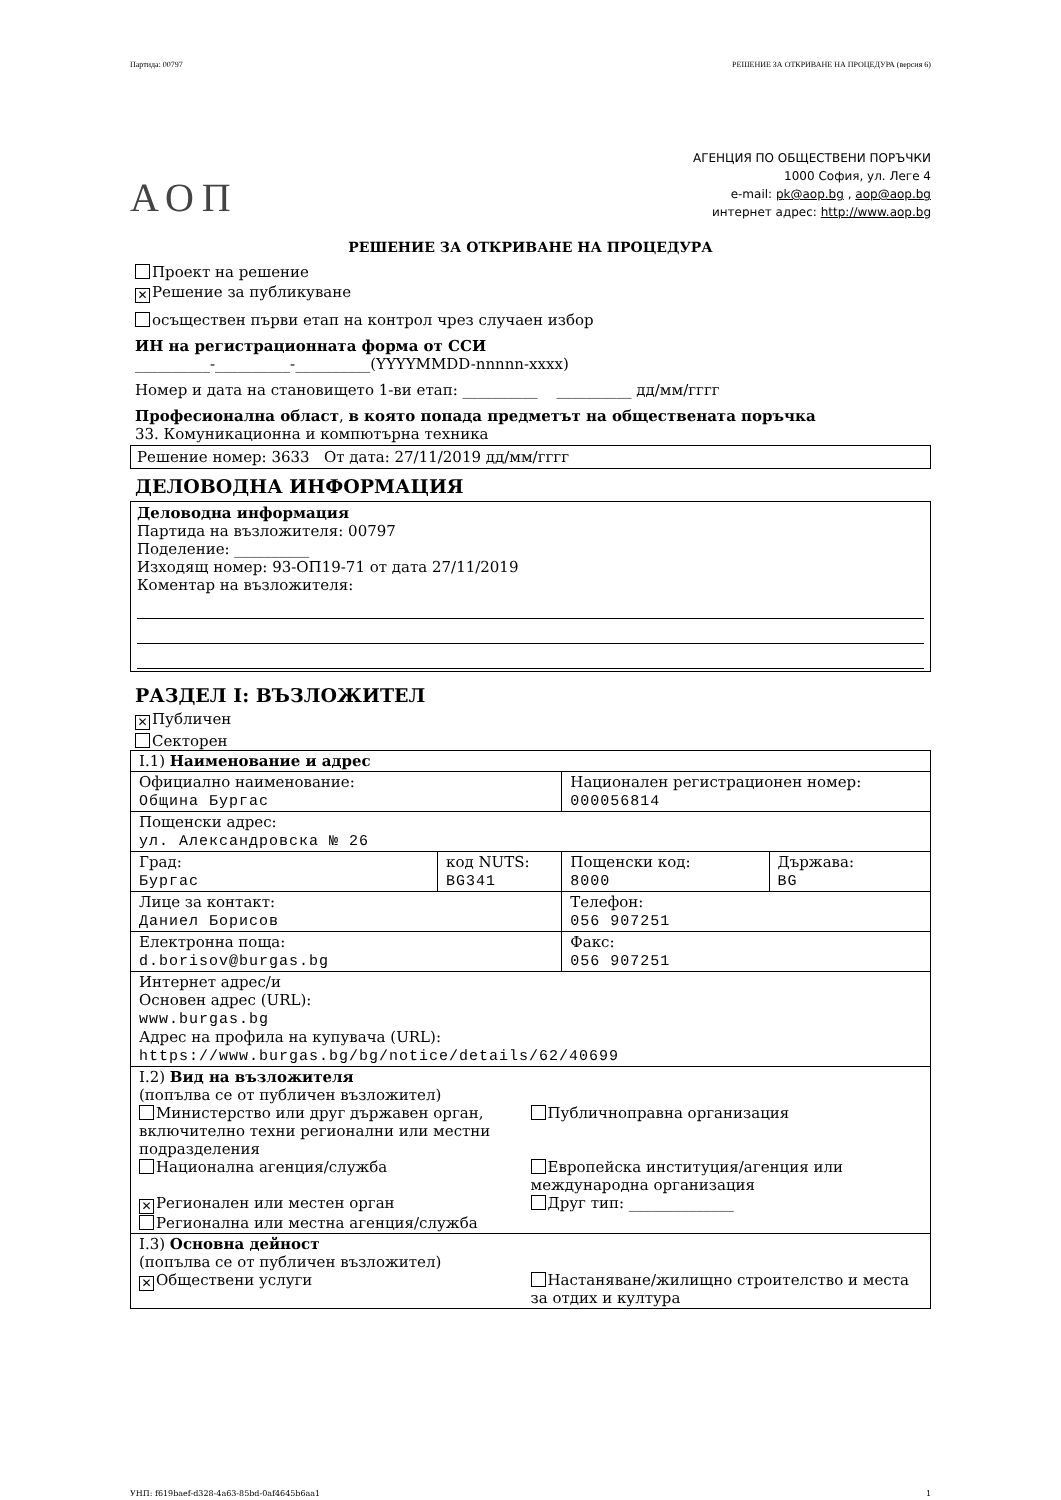Партида: 00797 РЕШЕНИЕ ЗА ОТКРИВАНЕ НА ПРОЦЕДУРА (версия 6)
АОП
АГЕНЦИЯ ПО ОБЩЕСТВЕНИ ПОРЪЧКИ
1000 София, ул. Леге 4
e-mail: pk@aop.bg , aop@aop.bg
интернет адрес: http://www.aop.bg
РЕШЕНИЕ ЗА ОТКРИВАНЕ НА ПРОЦЕДУРА
Проект на решение
✕ Решение за публикуване
осъществен първи етап на контрол чрез случаен избор
ИН на регистрационната форма от ССИ
__________-__________-__________(YYYYMMDD-nnnnn-xxxx)
Номер и дата на становището 1-ви етап: __________ __________ дд/мм/гггг
Професионална област, в която попада предметът на обществената поръчка
33. Комуникационна и компютърна техника
Решение номер: 3633 От дата: 27/11/2019 дд/мм/гггг
ДЕЛОВОДНА ИНФОРМАЦИЯ
Деловодна информация
Партида на възложителя: 00797
Поделение: __________
Изходящ номер: 93-ОП19-71 от дата 27/11/2019
Коментар на възложителя:
РАЗДЕЛ I: ВЪЗЛОЖИТЕЛ
✕ Публичен
Секторен
| I.1) Наименование и адрес | | | |
| Официално наименование: Община Бургас | | Национален регистрационен номер: 000056814 | |
| Пощенски адрес: ул. Александровска № 26 | | | |
| Град: Бургас | код NUTS: BG341 | Пощенски код: 8000 | Държава: BG |
| Лице за контакт: Даниел Борисов | | Телефон: 056 907251 | |
| Електронна поща: d.borisov@burgas.bg | | Факс: 056 907251 | |
| Интернет адрес/и Основен адрес (URL): www.burgas.bg Адрес на профила на купувача (URL): https://www.burgas.bg/bg/notice/details/62/40699 | | | |
| I.2) Вид на възложителя (попълва се от публичен възложител) Министерство или друг държавен орган, включително техни регионални или местни подразделения Публичноправна организация Национална агенция/служба Европейска институция/агенция или международна организация ✕ Регионален или местен орган Друг тип: ______________ Регионална или местна агенция/служба | | | |
| I.3) Основна дейност (попълва се от публичен възложител) ✕ Обществени услуги Настаняване/жилищно строителство и места за отдих и култура | | | |
УНП: f619baef-d328-4a63-85bd-0af4645b6aa1 1